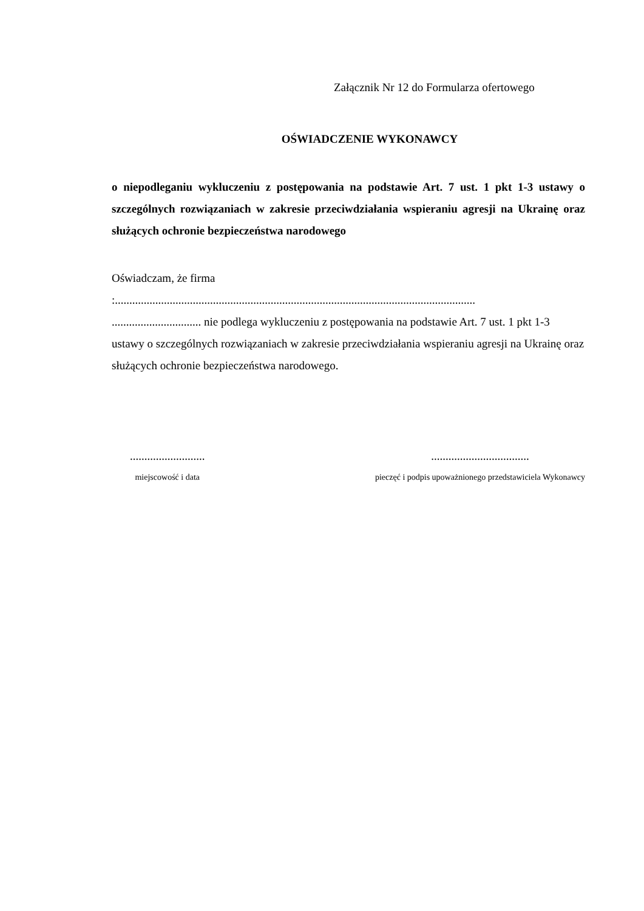Załącznik Nr 12 do Formularza ofertowego
OŚWIADCZENIE WYKONAWCY
o niepodleganiu wykluczeniu z postępowania na podstawie Art. 7 ust. 1 pkt 1-3 ustawy o szczególnych rozwiązaniach w zakresie przeciwdziałania wspieraniu agresji na Ukrainę oraz służących ochronie bezpieczeństwa narodowego
Oświadczam, że firma
:.............................................................................................................................
............................... nie podlega wykluczeniu z postępowania na podstawie Art. 7 ust. 1 pkt 1-3 ustawy o szczególnych rozwiązaniach w zakresie przeciwdziałania wspieraniu agresji na Ukrainę oraz służących ochronie bezpieczeństwa narodowego.
..........................
miejscowość i data
..................................
pieczęć i podpis upoważnionego przedstawiciela Wykonawcy